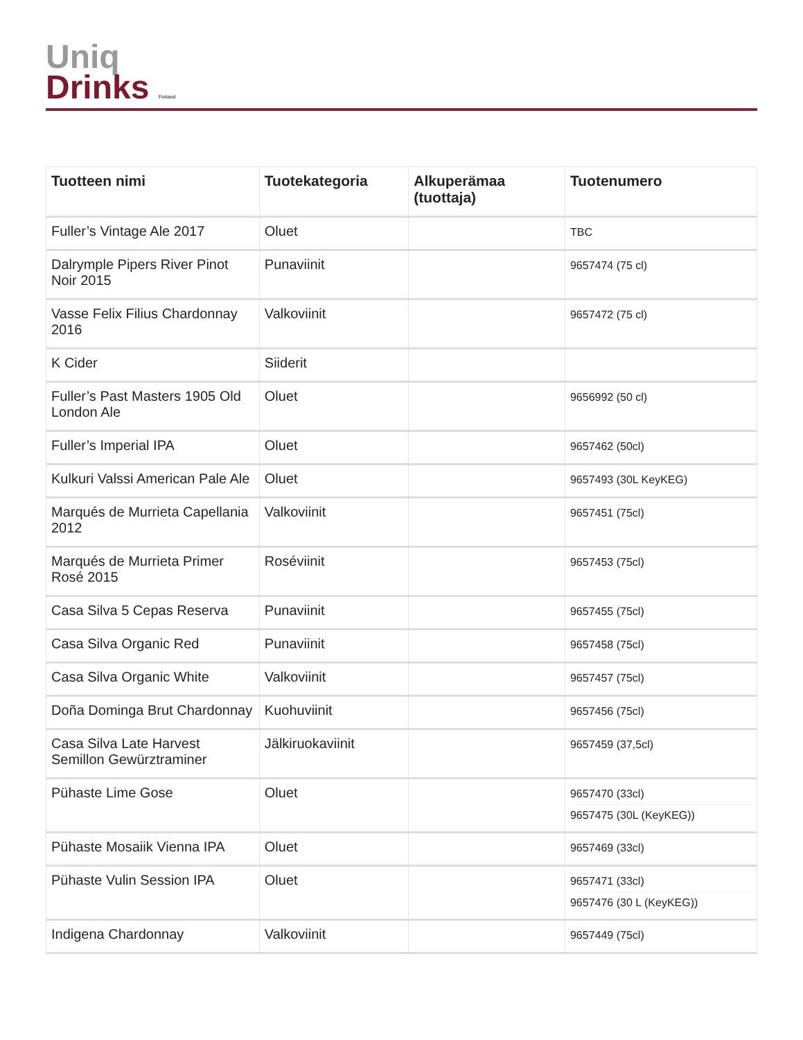Uniq
Drinks Finland
| Tuotteen nimi | Tuotekategoria | Alkuperämaa (tuottaja) | Tuotenumero |
| --- | --- | --- | --- |
| Fuller’s Vintage Ale 2017 | Oluet | | TBC |
| Dalrymple Pipers River Pinot Noir 2015 | Punaviinit | | 9657474 (75 cl) |
| Vasse Felix Filius Chardonnay 2016 | Valkoviinit | | 9657472 (75 cl) |
| K Cider | Siiderit | | |
| Fuller’s Past Masters 1905 Old London Ale | Oluet | | 9656992 (50 cl) |
| Fuller’s Imperial IPA | Oluet | | 9657462 (50cl) |
| Kulkuri Valssi American Pale Ale | Oluet | | 9657493 (30L KeyKEG) |
| Marqués de Murrieta Capellania 2012 | Valkoviinit | | 9657451 (75cl) |
| Marqués de Murrieta Primer Rosé 2015 | Roséviinit | | 9657453 (75cl) |
| Casa Silva 5 Cepas Reserva | Punaviinit | | 9657455 (75cl) |
| Casa Silva Organic Red | Punaviinit | | 9657458 (75cl) |
| Casa Silva Organic White | Valkoviinit | | 9657457 (75cl) |
| Doña Dominga Brut Chardonnay | Kuohuviinit | | 9657456 (75cl) |
| Casa Silva Late Harvest Semillon Gewürztraminer | Jälkiruokaviinit | | 9657459 (37,5cl) |
| Pühaste Lime Gose | Oluet | | 9657470 (33cl) 9657475 (30L (KeyKEG)) |
| Pühaste Mosaiik Vienna IPA | Oluet | | 9657469 (33cl) |
| Pühaste Vulin Session IPA | Oluet | | 9657471 (33cl) 9657476 (30 L (KeyKEG)) |
| Indigena Chardonnay | Valkoviinit | | 9657449 (75cl) |